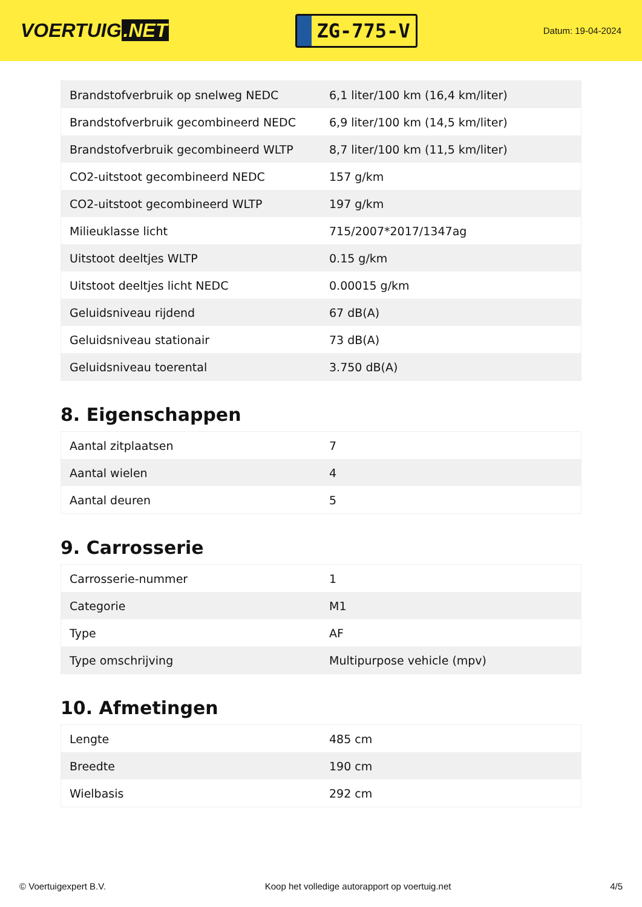VOERTUIG.NET
ZG-775-V
Datum: 19-04-2024
| Brandstofverbruik op snelweg NEDC | 6,1 liter/100 km (16,4 km/liter) |
| Brandstofverbruik gecombineerd NEDC | 6,9 liter/100 km (14,5 km/liter) |
| Brandstofverbruik gecombineerd WLTP | 8,7 liter/100 km (11,5 km/liter) |
| CO2-uitstoot gecombineerd NEDC | 157 g/km |
| CO2-uitstoot gecombineerd WLTP | 197 g/km |
| Milieuklasse licht | 715/2007*2017/1347ag |
| Uitstoot deeltjes WLTP | 0.15 g/km |
| Uitstoot deeltjes licht NEDC | 0.00015 g/km |
| Geluidsniveau rijdend | 67 dB(A) |
| Geluidsniveau stationair | 73 dB(A) |
| Geluidsniveau toerental | 3.750 dB(A) |
8. Eigenschappen
| Aantal zitplaatsen | 7 |
| Aantal wielen | 4 |
| Aantal deuren | 5 |
9. Carrosserie
| Carrosserie-nummer | 1 |
| Categorie | M1 |
| Type | AF |
| Type omschrijving | Multipurpose vehicle (mpv) |
10. Afmetingen
| Lengte | 485 cm |
| Breedte | 190 cm |
| Wielbasis | 292 cm |
© Voertuigexpert B.V. Koop het volledige autorapport op voertuig.net 4/5